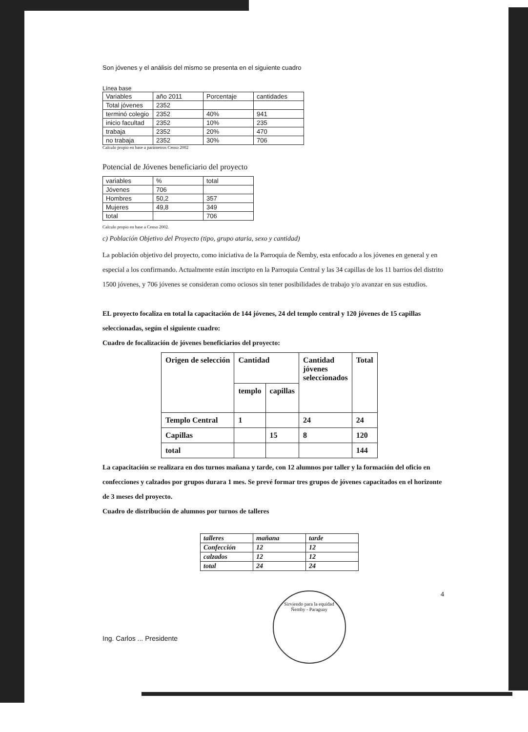Son jóvenes y el análisis del mismo se presenta en el siguiente cuadro
Línea base
| Variables | año 2011 | Porcentaje | cantidades |
| Total jóvenes | 2352 | | |
| terminó colegio | 2352 | 40% | 941 |
| inicio facultad | 2352 | 10% | 235 |
| trabaja | 2352 | 20% | 470 |
| no trabaja | 2352 | 30% | 706 |
Calculo propio en base a parámetros Censo 2002
Potencial de Jóvenes beneficiario del proyecto
| variables | % | total |
| Jóvenes | 706 | |
| Hombres | 50,2 | 357 |
| Mujeres | 49,8 | 349 |
| total | | 706 |
Calculo propio en base a Censo 2002.
c) Población Objetivo del Proyecto (tipo, grupo ataria, sexo y cantidad)
La población objetivo del proyecto, como iniciativa de la Parroquia de Ñemby, esta enfocado a los jóvenes en general y en especial a los confirmando. Actualmente están inscripto en la Parroquia Central y las 34 capillas de los 11 barrios del distrito 1500 jóvenes, y 706 jóvenes se consideran como ociosos sin tener posibilidades de trabajo y/o avanzar en sus estudios.
EL proyecto focaliza en total la capacitación de 144 jóvenes, 24 del templo central y 120 jóvenes de 15 capillas seleccionadas, según el siguiente cuadro:
Cuadro de focalización de jóvenes beneficiarios del proyecto:
| Origen de selección | Cantidad | | Cantidad jóvenes seleccionados | Total |
| --- | --- | --- | --- | --- |
| | templo | capillas | | |
| Templo Central | 1 | | 24 | 24 |
| Capillas | | 15 | 8 | 120 |
| total | | | | 144 |
La capacitación se realizara en dos turnos mañana y tarde, con 12 alumnos por taller y la formación del oficio en confecciones y calzados por grupos durara 1 mes. Se prevé formar tres grupos de jóvenes capacitados en el horizonte de 3 meses del proyecto.
Cuadro de distribución de alumnos por turnos de talleres
| talleres | mañana | tarde |
| Confección | 12 | 12 |
| calzados | 12 | 12 |
| total | 24 | 24 |
Ing. Carlos ... Presidente
Sirviendo para la equidad
Ñemby - Paraguay
4